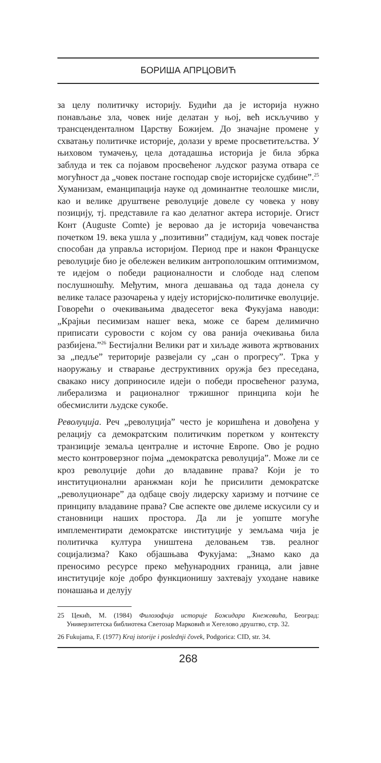БОРИША АПРЦОВИЋ
за целу политичку историју. Будићи да је историја нужно понављање зла, човек није делатан у њој, већ искључиво у трансцендентaлном Царству Божијем. До значајне промене у схватању политичке историје, долази у време просветитељства. У њиховом тумачењу, цела дотадашња историја је била збрка заблуда и тек са појавом просвећеног људског разума отвара се могућност да „човек постане господар своје историјске судбине”.<sup>25</sup> Хуманизам, еманципација науке од доминантне теолошке мисли, као и велике друштвене револуције довеле су човека у нову позицију, тј. представиле га као делатног актера историје. Огист Конт (Auguste Comte) је веровао да је историја човечанства почетком 19. века ушла у „позитивни” стадијум, кад човек постаје способан да управља историјом. Период пре и након Француске револуције био је обележен великим антрополошким оптимизмом, те идејом о победи рационалности и слободе над слепом послушношћу. Међутим, многа дешавања од тада донела су велике таласе разочарења у идеју историјско-политичке еволуције. Говорећи о очекивањима двадесетог века Фукујама наводи: „Крајњи песимизам нашег века, може се барем делимично приписати суровости с којом су ова ранија очекивања била разбијена.”<sup>26</sup> Бестијални Велики рат и хиљаде живота жртвованих за „педље” територије развејали су „сан о прогресу”. Трка у наоружању и стварање деструктивних оружја без преседана, свакако нису доприносиле идеји о победи просвећеног разума, либерализма и рационалног тржишног принципа који ће обесмислити људске сукобе.
Револуција. Реч „револуција” често је коришћена и довођена у релацију са демократским политичким поретком у контексту транзиције земаља централне и источне Европе. Ово је родно место контроверзног појма „демократска револуција”. Може ли се кроз револуције доћи до владавине права? Који је то институционални аранжман који ће присилити демократске „револуционаре” да одбаце своју лидерску харизму и потчине се принципу владавине права? Све аспекте ове дилеме искусили су и становници наших простора. Да ли је уопште могуће имплементирати демократске институције у земљама чија је политичка култура уништена деловањем тзв. реалног социјализма? Како објашњава Фукујама: „Знамо како да преносимо ресурсе преко међународних граница, али јавне институције које добро функционишу захтевају уходане навике понашања и делују
25 Цекић, М. (1984) Филозофија историје Божидара Кнежевића, Београд: Универзитетска библиотека Светозар Марковић и Хегелово друштво, стр. 32.
26 Fukujama, F. (1977) Kraj istorije i poslednji čovek, Podgorica: CID, str. 34.
268